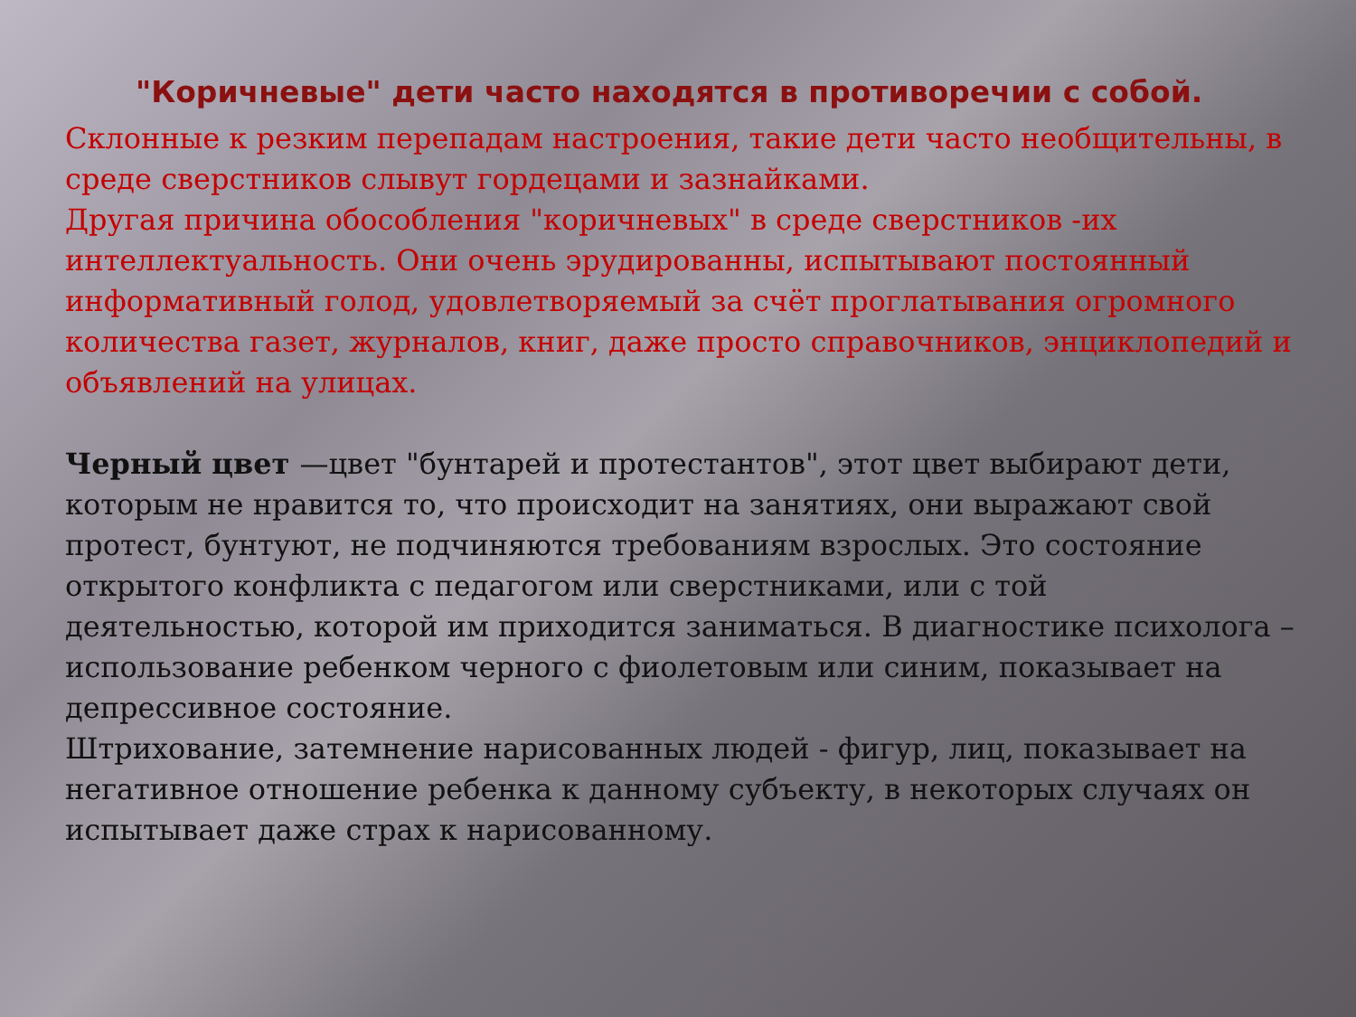"Коричневые" дети часто находятся в противоречии с собой.
Склонные к резким перепадам настроения, такие дети часто необщительны, в среде сверстников слывут гордецами и зазнайками.
Другая причина обособления "коричневых" в среде сверстников -их интеллектуальность. Они очень эрудированны, испытывают постоянный информативный голод, удовлетворяемый за счёт проглатывания огромного количества газет, журналов, книг, даже просто справочников, энциклопедий и объявлений на улицах.
Черный цвет —цвет "бунтарей и протестантов", этот цвет выбирают дети, которым не нравится то, что происходит на занятиях, они выражают свой протест, бунтуют, не подчиняются требованиям взрослых. Это состояние открытого конфликта с педагогом или сверстниками, или с той деятельностью, которой им приходится заниматься. В диагностике психолога – использование ребенком черного с фиолетовым или синим, показывает на депрессивное состояние.
Штрихование, затемнение нарисованных людей - фигур, лиц, показывает на негативное отношение ребенка к данному субъекту, в некоторых случаях он испытывает даже страх к нарисованному.